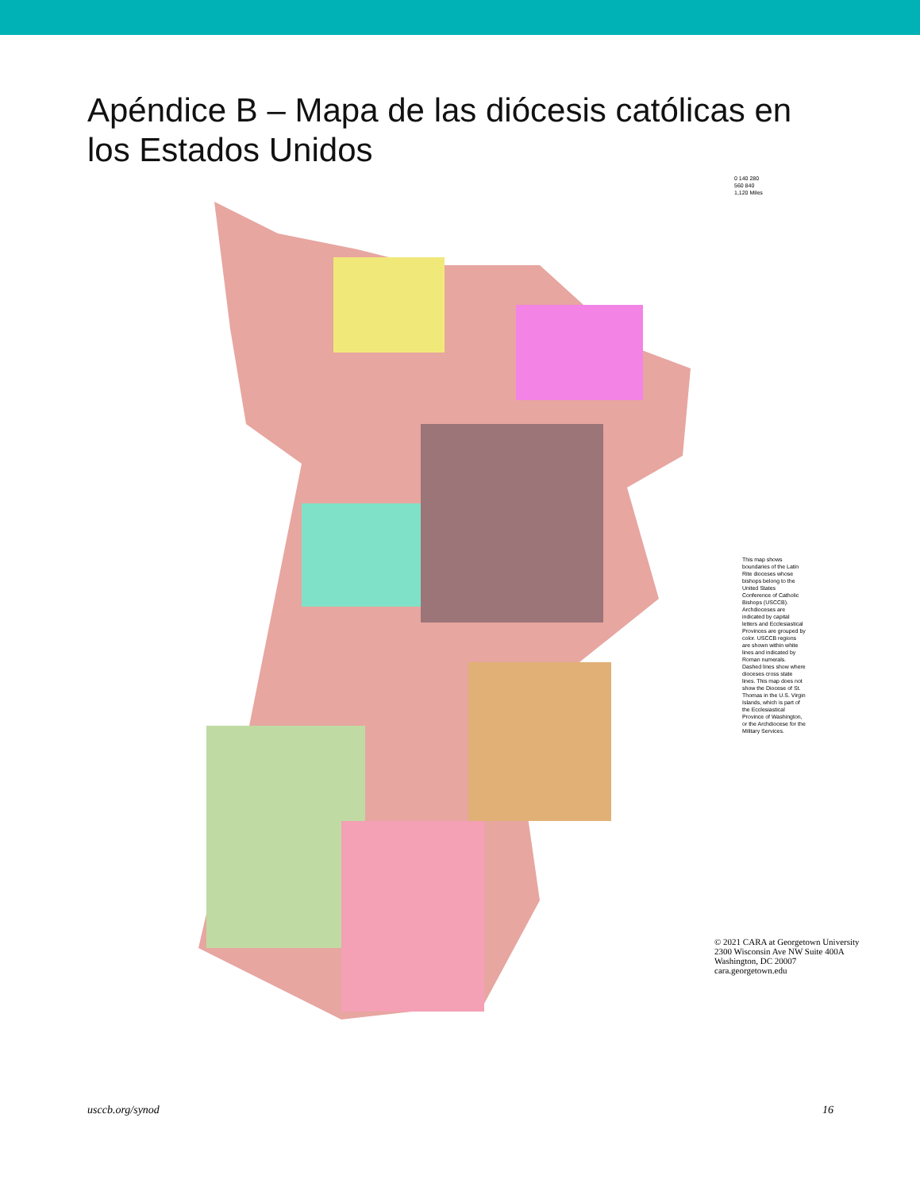Apéndice B – Mapa de las diócesis católicas en los Estados Unidos
0 140 280 560 840 1,120 Miles
This map shows boundaries of the Latin Rite dioceses whose bishops belong to the United States Conference of Catholic Bishops (USCCB). Archdioceses are indicated by capital letters and Ecclesiastical Provinces are grouped by color. USCCB regions are shown within white lines and indicated by Roman numerals. Dashed lines show where dioceses cross state lines. This map does not show the Diocese of St. Thomas in the U.S. Virgin Islands, which is part of the Ecclesiastical Province of Washington, or the Archdiocese for the Military Services.
© 2021 CARA at Georgetown University
2300 Wisconsin Ave NW Suite 400A
Washington, DC 20007
cara.georgetown.edu
usccb.org/synod 16